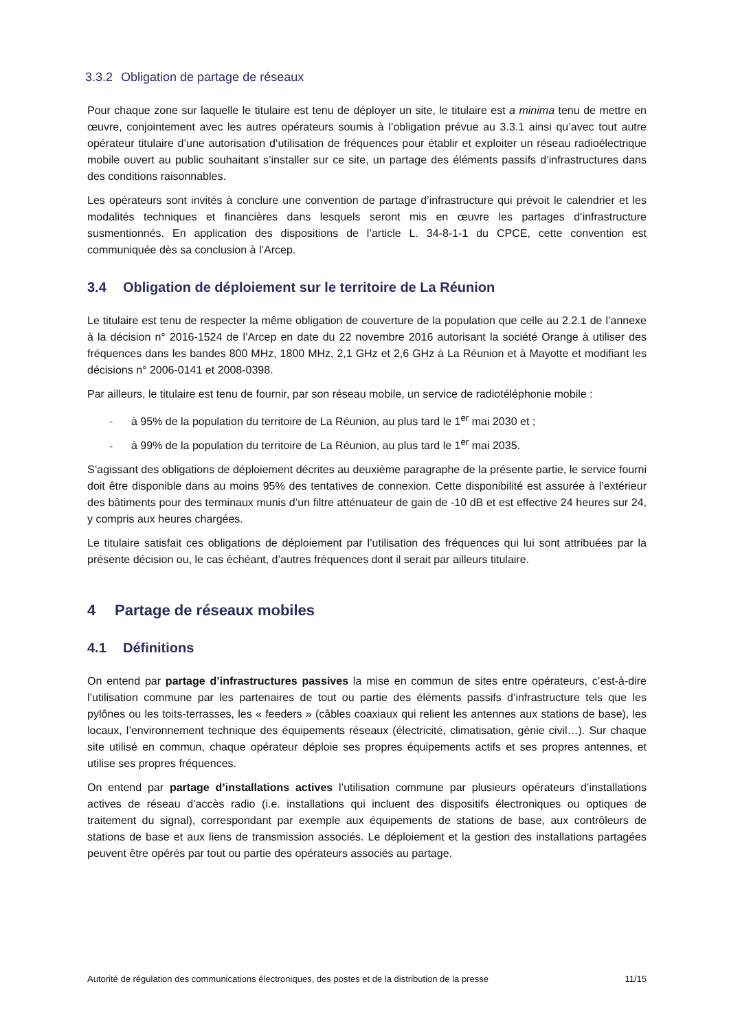3.3.2 Obligation de partage de réseaux
Pour chaque zone sur laquelle le titulaire est tenu de déployer un site, le titulaire est a minima tenu de mettre en œuvre, conjointement avec les autres opérateurs soumis à l’obligation prévue au 3.3.1 ainsi qu’avec tout autre opérateur titulaire d’une autorisation d’utilisation de fréquences pour établir et exploiter un réseau radioélectrique mobile ouvert au public souhaitant s’installer sur ce site, un partage des éléments passifs d’infrastructures dans des conditions raisonnables.
Les opérateurs sont invités à conclure une convention de partage d’infrastructure qui prévoit le calendrier et les modalités techniques et financières dans lesquels seront mis en œuvre les partages d’infrastructure susmentionnés. En application des dispositions de l’article L. 34-8-1-1 du CPCE, cette convention est communiquée dès sa conclusion à l’Arcep.
3.4 Obligation de déploiement sur le territoire de La Réunion
Le titulaire est tenu de respecter la même obligation de couverture de la population que celle au 2.2.1 de l’annexe à la décision n° 2016-1524 de l’Arcep en date du 22 novembre 2016 autorisant la société Orange à utiliser des fréquences dans les bandes 800 MHz, 1800 MHz, 2,1 GHz et 2,6 GHz à La Réunion et à Mayotte et modifiant les décisions n° 2006-0141 et 2008-0398.
Par ailleurs, le titulaire est tenu de fournir, par son réseau mobile, un service de radiotéléphonie mobile :
- à 95% de la population du territoire de La Réunion, au plus tard le 1<sup>er</sup> mai 2030 et ;
- à 99% de la population du territoire de La Réunion, au plus tard le 1<sup>er</sup> mai 2035.
S’agissant des obligations de déploiement décrites au deuxième paragraphe de la présente partie, le service fourni doit être disponible dans au moins 95% des tentatives de connexion. Cette disponibilité est assurée à l’extérieur des bâtiments pour des terminaux munis d’un filtre atténuateur de gain de -10 dB et est effective 24 heures sur 24, y compris aux heures chargées.
Le titulaire satisfait ces obligations de déploiement par l’utilisation des fréquences qui lui sont attribuées par la présente décision ou, le cas échéant, d’autres fréquences dont il serait par ailleurs titulaire.
4 Partage de réseaux mobiles
4.1 Définitions
On entend par partage d’infrastructures passives la mise en commun de sites entre opérateurs, c’est-à-dire l’utilisation commune par les partenaires de tout ou partie des éléments passifs d’infrastructure tels que les pylônes ou les toits-terrasses, les « feeders » (câbles coaxiaux qui relient les antennes aux stations de base), les locaux, l’environnement technique des équipements réseaux (électricité, climatisation, génie civil…). Sur chaque site utilisé en commun, chaque opérateur déploie ses propres équipements actifs et ses propres antennes, et utilise ses propres fréquences.
On entend par partage d’installations actives l’utilisation commune par plusieurs opérateurs d’installations actives de réseau d’accès radio (i.e. installations qui incluent des dispositifs électroniques ou optiques de traitement du signal), correspondant par exemple aux équipements de stations de base, aux contrôleurs de stations de base et aux liens de transmission associés. Le déploiement et la gestion des installations partagées peuvent être opérés par tout ou partie des opérateurs associés au partage.
Autorité de régulation des communications électroniques, des postes et de la distribution de la presse 11/15